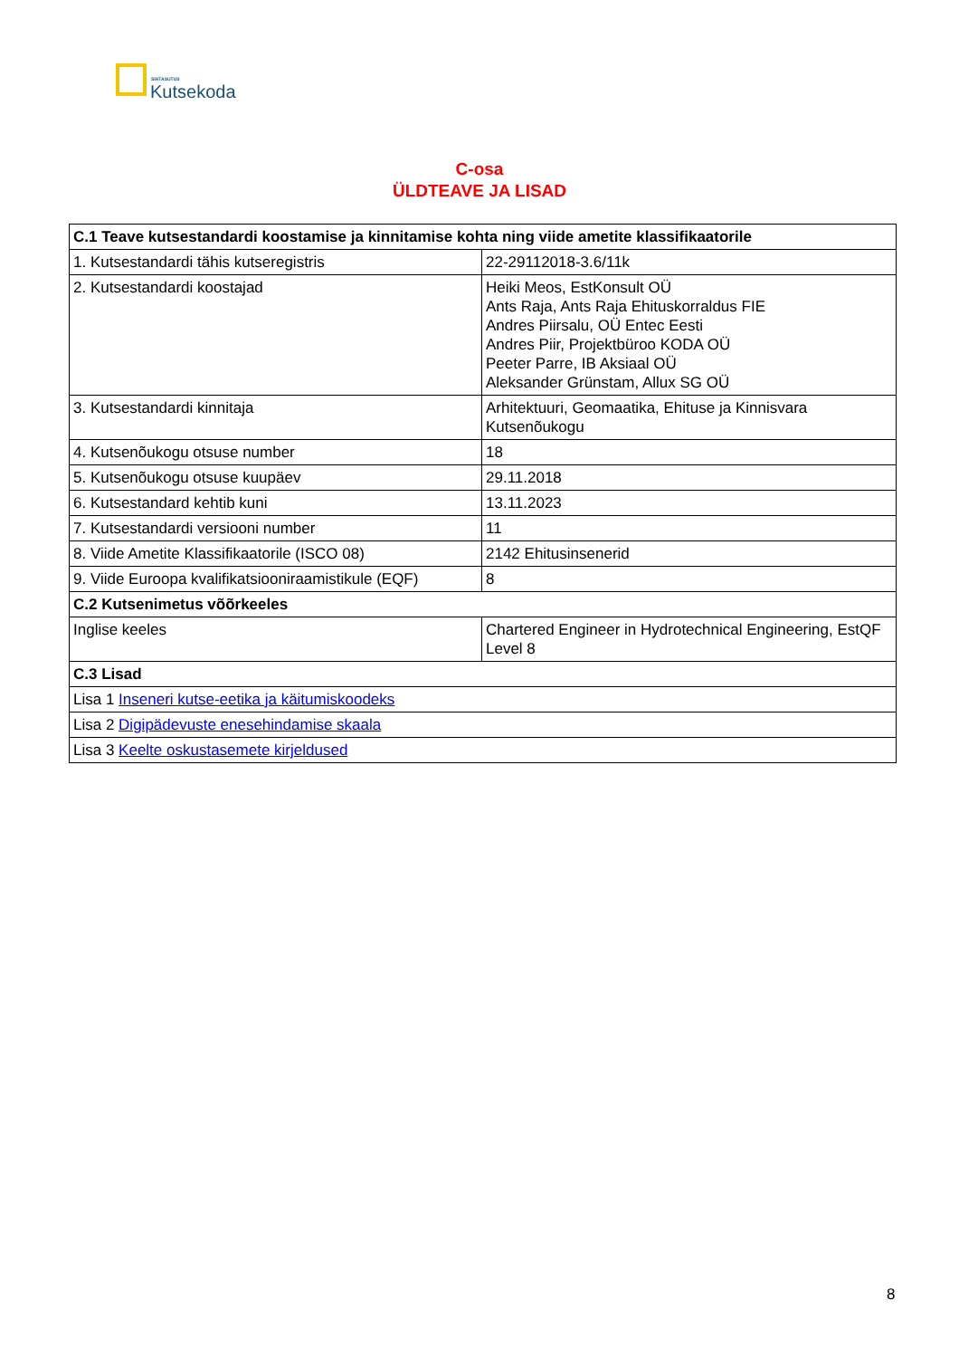SIHTASUTUS
Kutsekoda
C-osa
ÜLDTEAVE JA LISAD
| C.1 Teave kutsestandardi koostamise ja kinnitamise kohta ning viide ametite klassifikaatorile | |
| --- | --- |
| 1. Kutsestandardi tähis kutseregistris | 22-29112018-3.6/11k |
| 2. Kutsestandardi koostajad | Heiki Meos, EstKonsult OÜ Ants Raja, Ants Raja Ehituskorraldus FIE Andres Piirsalu, OÜ Entec Eesti Andres Piir, Projektbüroo KODA OÜ Peeter Parre, IB Aksiaal OÜ Aleksander Grünstam, Allux SG OÜ |
| 3. Kutsestandardi kinnitaja | Arhitektuuri, Geomaatika, Ehituse ja Kinnisvara Kutsenõukogu |
| 4. Kutsenõukogu otsuse number | 18 |
| 5. Kutsenõukogu otsuse kuupäev | 29.11.2018 |
| 6. Kutsestandard kehtib kuni | 13.11.2023 |
| 7. Kutsestandardi versiooni number | 11 |
| 8. Viide Ametite Klassifikaatorile (ISCO 08) | 2142 Ehitusinsenerid |
| 9. Viide Euroopa kvalifikatsiooniraamistikule (EQF) | 8 |
| C.2 Kutsenimetus võõrkeeles | |
| Inglise keeles | Chartered Engineer in Hydrotechnical Engineering, EstQF Level 8 |
| C.3 Lisad | |
| Lisa 1 Inseneri kutse-eetika ja käitumiskoodeks | |
| Lisa 2 Digipädevuste enesehindamise skaala | |
| Lisa 3 Keelte oskustasemete kirjeldused | |
8